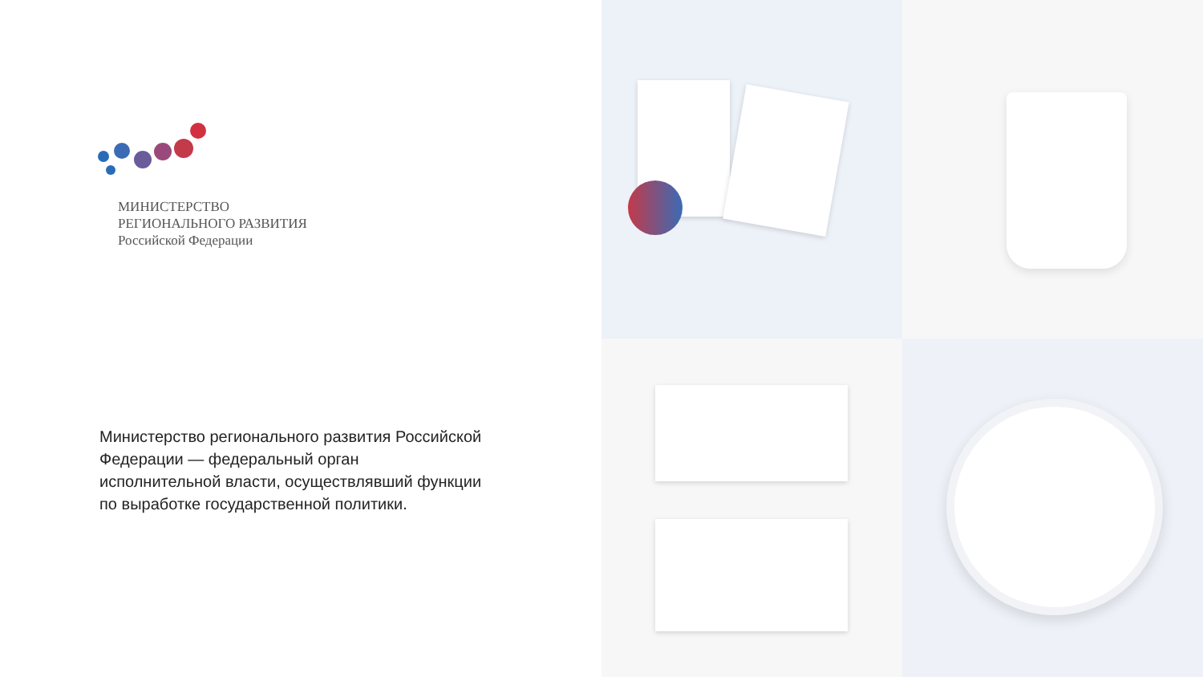МИНИСТЕРСТВО
РЕГИОНАЛЬНОГО РАЗВИТИЯ
Российской Федерации
Министерство регионального развития Российской Федерации — федеральный орган исполнительной власти, осуществлявший функции по выработке государственной политики.